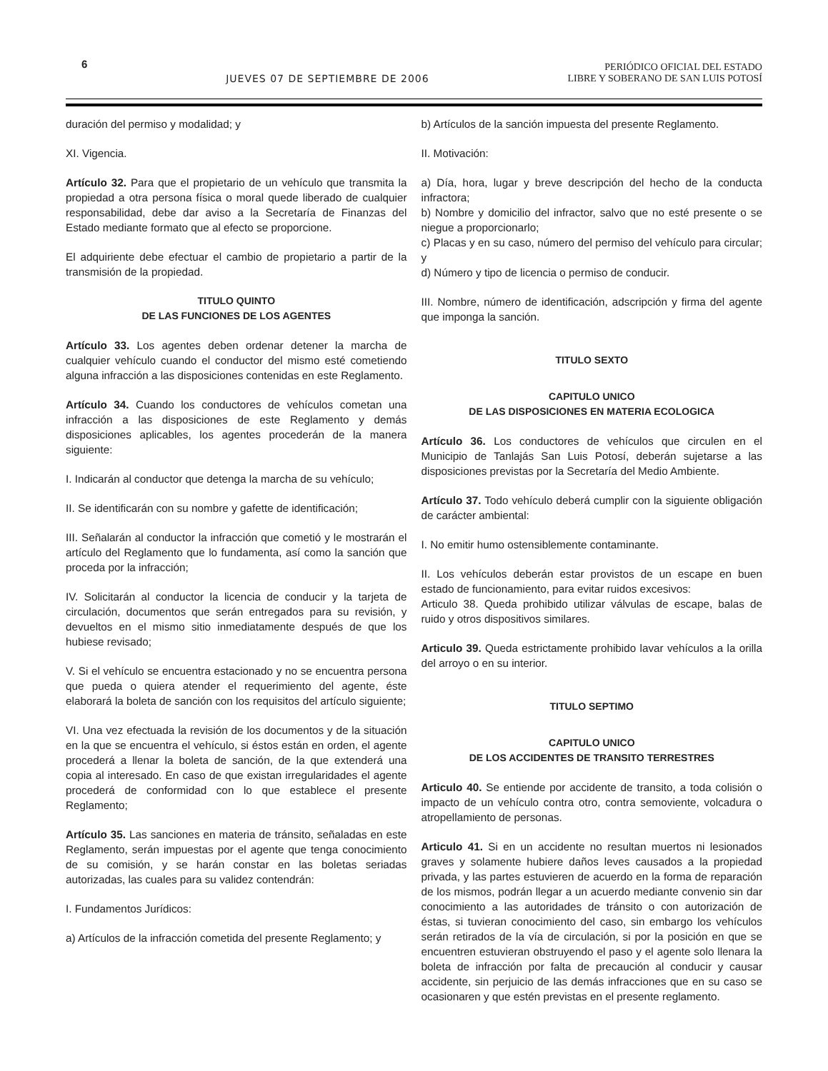6 JUEVES 07 DE SEPTIEMBRE DE 2006 PERIÓDICO OFICIAL DEL ESTADO
LIBRE Y SOBERANO DE SAN LUIS POTOSÍ
duración del permiso y modalidad; y
XI. Vigencia.
Artículo 32. Para que el propietario de un vehículo que transmita la propiedad a otra persona física o moral quede liberado de cualquier responsabilidad, debe dar aviso a la Secretaría de Finanzas del Estado mediante formato que al efecto se proporcione.
El adquiriente debe efectuar el cambio de propietario a partir de la transmisión de la propiedad.
TITULO QUINTO
DE LAS FUNCIONES DE LOS AGENTES
Artículo 33. Los agentes deben ordenar detener la marcha de cualquier vehículo cuando el conductor del mismo esté cometiendo alguna infracción a las disposiciones contenidas en este Reglamento.
Artículo 34. Cuando los conductores de vehículos cometan una infracción a las disposiciones de este Reglamento y demás disposiciones aplicables, los agentes procederán de la manera siguiente:
I. Indicarán al conductor que detenga la marcha de su vehículo;
II. Se identificarán con su nombre y gafette de identificación;
III. Señalarán al conductor la infracción que cometió y le mostrarán el artículo del Reglamento que lo fundamenta, así como la sanción que proceda por la infracción;
IV. Solicitarán al conductor la licencia de conducir y la tarjeta de circulación, documentos que serán entregados para su revisión, y devueltos en el mismo sitio inmediatamente después de que los hubiese revisado;
V. Si el vehículo se encuentra estacionado y no se encuentra persona que pueda o quiera atender el requerimiento del agente, éste elaborará la boleta de sanción con los requisitos del artículo siguiente;
VI. Una vez efectuada la revisión de los documentos y de la situación en la que se encuentra el vehículo, si éstos están en orden, el agente procederá a llenar la boleta de sanción, de la que extenderá una copia al interesado. En caso de que existan irregularidades el agente procederá de conformidad con lo que establece el presente Reglamento;
Artículo 35. Las sanciones en materia de tránsito, señaladas en este Reglamento, serán impuestas por el agente que tenga conocimiento de su comisión, y se harán constar en las boletas seriadas autorizadas, las cuales para su validez contendrán:
I. Fundamentos Jurídicos:
a) Artículos de la infracción cometida del presente Reglamento; y
b) Artículos de la sanción impuesta del presente Reglamento.
II. Motivación:
a) Día, hora, lugar y breve descripción del hecho de la conducta infractora;
b) Nombre y domicilio del infractor, salvo que no esté presente o se niegue a proporcionarlo;
c) Placas y en su caso, número del permiso del vehículo para circular; y
d) Número y tipo de licencia o permiso de conducir.
III. Nombre, número de identificación, adscripción y firma del agente que imponga la sanción.
TITULO SEXTO
CAPITULO UNICO
DE LAS DISPOSICIONES EN MATERIA ECOLOGICA
Artículo 36. Los conductores de vehículos que circulen en el Municipio de Tanlajás San Luis Potosí, deberán sujetarse a las disposiciones previstas por la Secretaría del Medio Ambiente.
Artículo 37. Todo vehículo deberá cumplir con la siguiente obligación de carácter ambiental:
I. No emitir humo ostensiblemente contaminante.
II. Los vehículos deberán estar provistos de un escape en buen estado de funcionamiento, para evitar ruidos excesivos:
Articulo 38. Queda prohibido utilizar válvulas de escape, balas de ruido y otros dispositivos similares.
Articulo 39. Queda estrictamente prohibido lavar vehículos a la orilla del arroyo o en su interior.
TITULO SEPTIMO
CAPITULO UNICO
DE LOS ACCIDENTES DE TRANSITO TERRESTRES
Articulo 40. Se entiende por accidente de transito, a toda colisión o impacto de un vehículo contra otro, contra semoviente, volcadura o atropellamiento de personas.
Articulo 41. Si en un accidente no resultan muertos ni lesionados graves y solamente hubiere daños leves causados a la propiedad privada, y las partes estuvieren de acuerdo en la forma de reparación de los mismos, podrán llegar a un acuerdo mediante convenio sin dar conocimiento a las autoridades de tránsito o con autorización de éstas, si tuvieran conocimiento del caso, sin embargo los vehículos serán retirados de la vía de circulación, si por la posición en que se encuentren estuvieran obstruyendo el paso y el agente solo llenara la boleta de infracción por falta de precaución al conducir y causar accidente, sin perjuicio de las demás infracciones que en su caso se ocasionaren y que estén previstas en el presente reglamento.